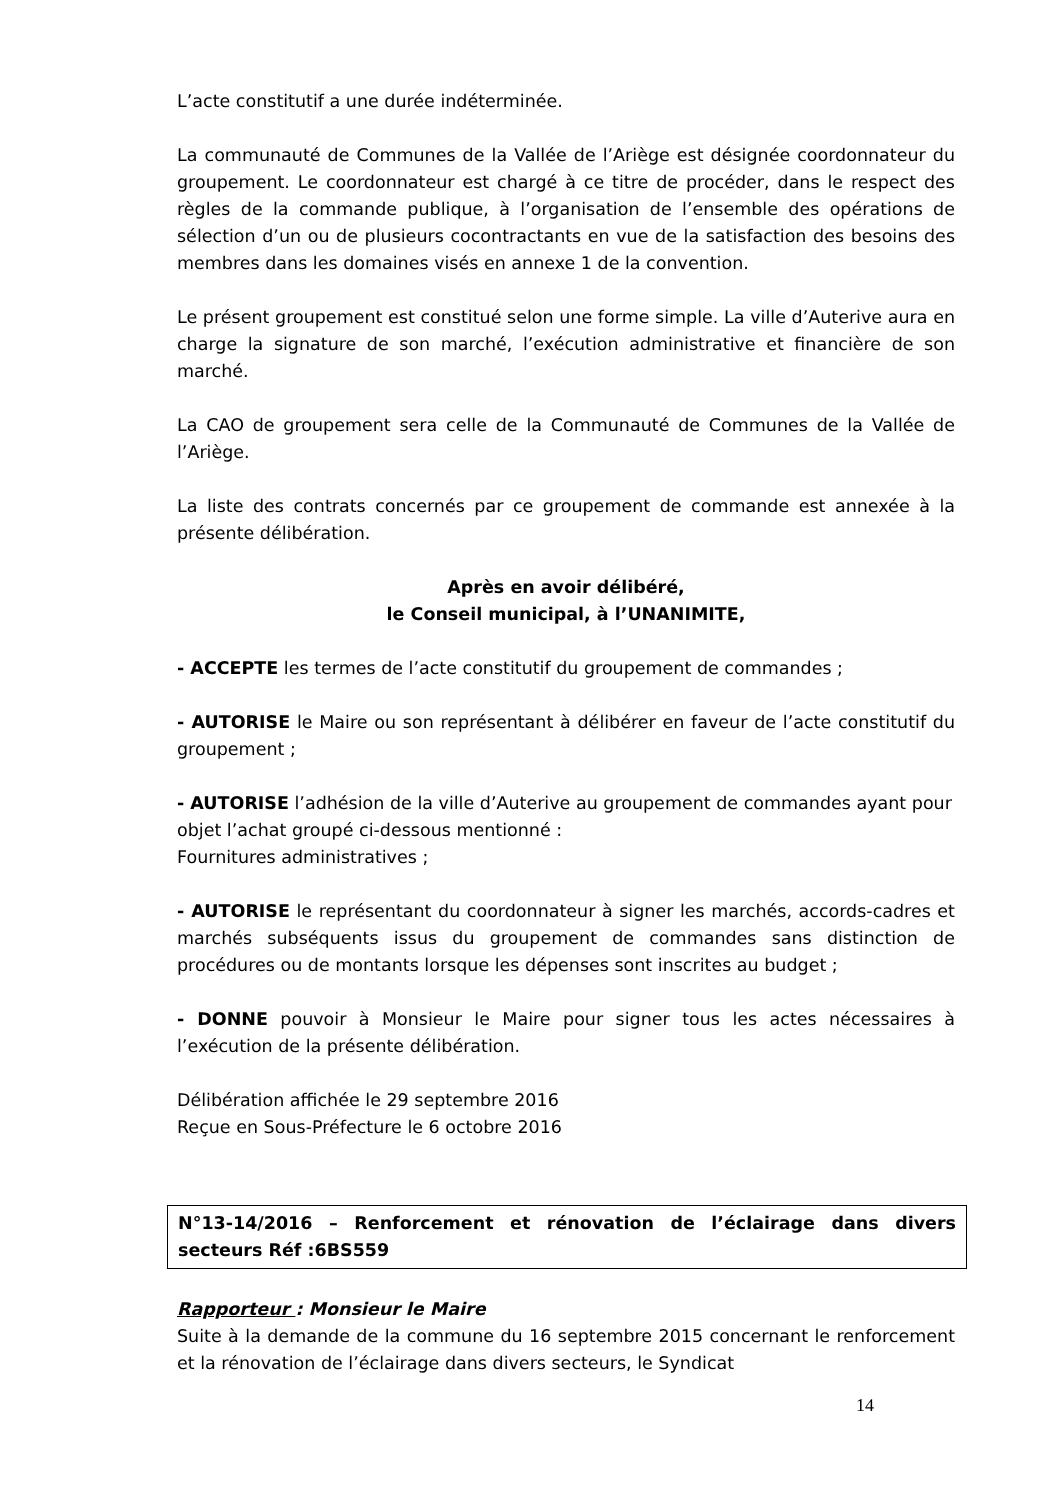L’acte constitutif a une durée indéterminée.
La communauté de Communes de la Vallée de l’Ariège est désignée coordonnateur du groupement. Le coordonnateur est chargé à ce titre de procéder, dans le respect des règles de la commande publique, à l’organisation de l’ensemble des opérations de sélection d’un ou de plusieurs cocontractants en vue de la satisfaction des besoins des membres dans les domaines visés en annexe 1 de la convention.
Le présent groupement est constitué selon une forme simple. La ville d’Auterive aura en charge la signature de son marché, l’exécution administrative et financière de son marché.
La CAO de groupement sera celle de la Communauté de Communes de la Vallée de l’Ariège.
La liste des contrats concernés par ce groupement de commande est annexée à la présente délibération.
Après en avoir délibéré,
le Conseil municipal, à l’UNANIMITE,
- ACCEPTE les termes de l’acte constitutif du groupement de commandes ;
- AUTORISE le Maire ou son représentant à délibérer en faveur de l’acte constitutif du groupement ;
- AUTORISE l’adhésion de la ville d’Auterive au groupement de commandes ayant pour objet l’achat groupé ci-dessous mentionné :
Fournitures administratives ;
- AUTORISE le représentant du coordonnateur à signer les marchés, accords-cadres et marchés subséquents issus du groupement de commandes sans distinction de procédures ou de montants lorsque les dépenses sont inscrites au budget ;
- DONNE pouvoir à Monsieur le Maire pour signer tous les actes nécessaires à l’exécution de la présente délibération.
Délibération affichée le 29 septembre 2016
Reçue en Sous-Préfecture le 6 octobre 2016
N°13-14/2016 – Renforcement et rénovation de l’éclairage dans divers secteurs Réf :6BS559
Rapporteur : Monsieur le Maire
Suite à la demande de la commune du 16 septembre 2015 concernant le renforcement et la rénovation de l’éclairage dans divers secteurs, le Syndicat
14